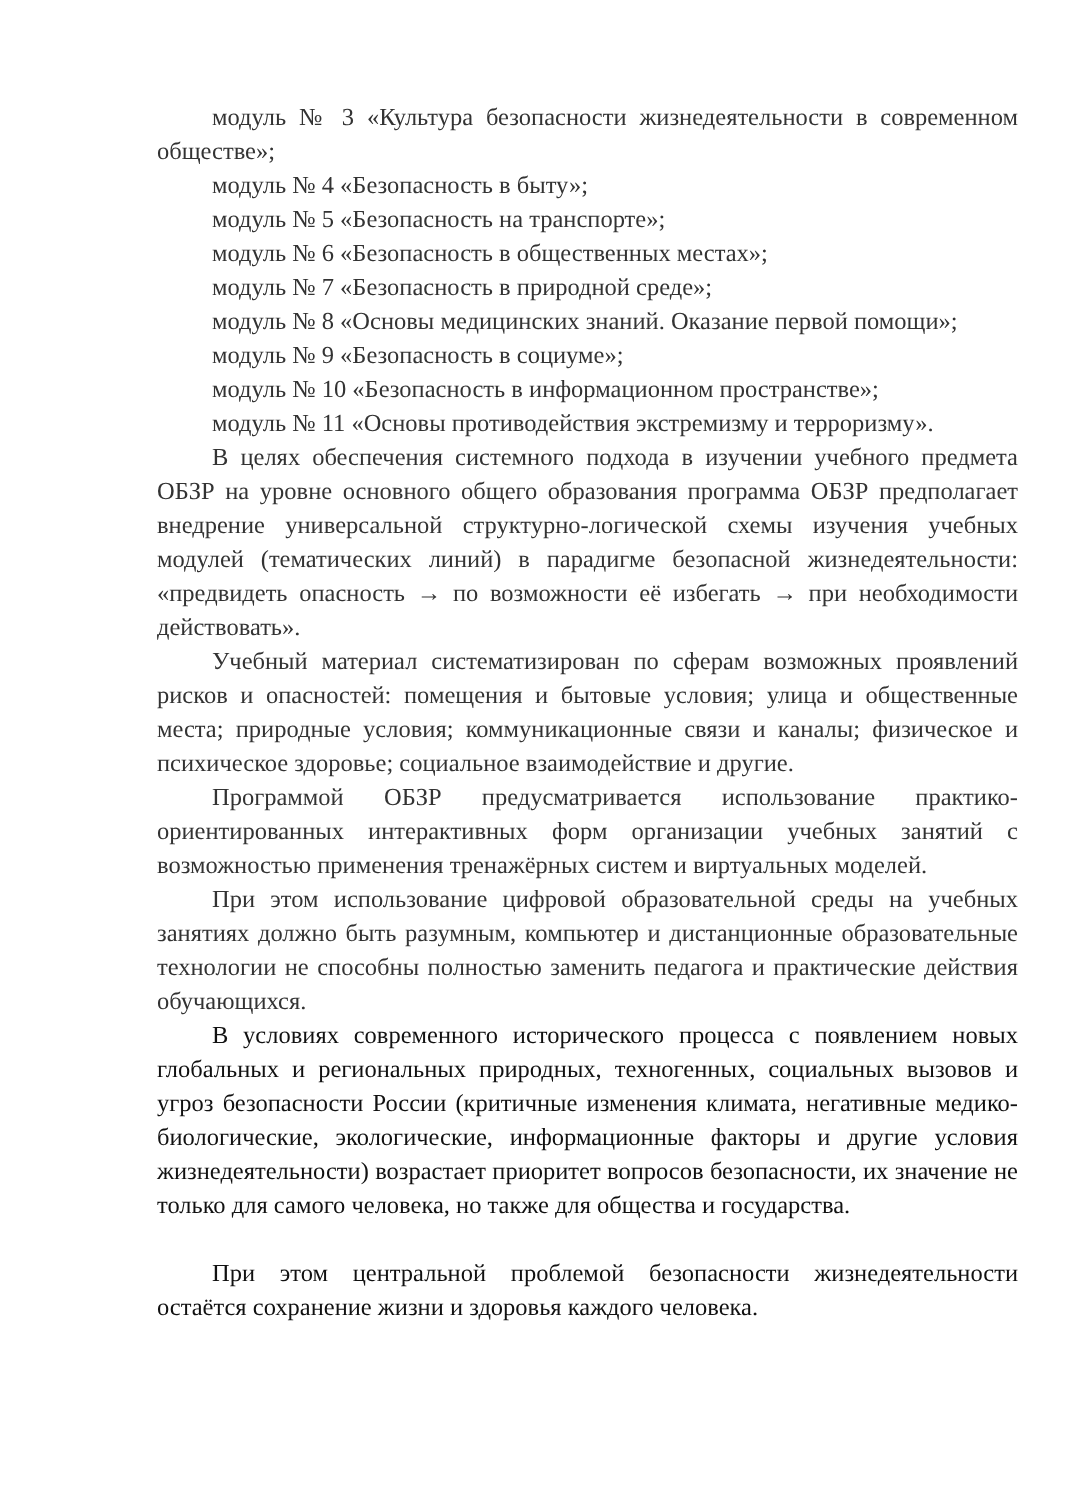модуль № 3 «Культура безопасности жизнедеятельности в современном обществе»;
модуль № 4 «Безопасность в быту»;
модуль № 5 «Безопасность на транспорте»;
модуль № 6 «Безопасность в общественных местах»;
модуль № 7 «Безопасность в природной среде»;
модуль № 8 «Основы медицинских знаний. Оказание первой помощи»;
модуль № 9 «Безопасность в социуме»;
модуль № 10 «Безопасность в информационном пространстве»;
модуль № 11 «Основы противодействия экстремизму и терроризму».
В целях обеспечения системного подхода в изучении учебного предмета ОБЗР на уровне основного общего образования программа ОБЗР предполагает внедрение универсальной структурно-логической схемы изучения учебных модулей (тематических линий) в парадигме безопасной жизнедеятельности: «предвидеть опасность → по возможности её избегать → при необходимости действовать».
Учебный материал систематизирован по сферам возможных проявлений рисков и опасностей: помещения и бытовые условия; улица и общественные места; природные условия; коммуникационные связи и каналы; физическое и психическое здоровье; социальное взаимодействие и другие.
Программой ОБЗР предусматривается использование практико-ориентированных интерактивных форм организации учебных занятий с возможностью применения тренажёрных систем и виртуальных моделей.
При этом использование цифровой образовательной среды на учебных занятиях должно быть разумным, компьютер и дистанционные образовательные технологии не способны полностью заменить педагога и практические действия обучающихся.
В условиях современного исторического процесса с появлением новых глобальных и региональных природных, техногенных, социальных вызовов и угроз безопасности России (критичные изменения климата, негативные медико-биологические, экологические, информационные факторы и другие условия жизнедеятельности) возрастает приоритет вопросов безопасности, их значение не только для самого человека, но также для общества и государства.
При этом центральной проблемой безопасности жизнедеятельности остаётся сохранение жизни и здоровья каждого человека.